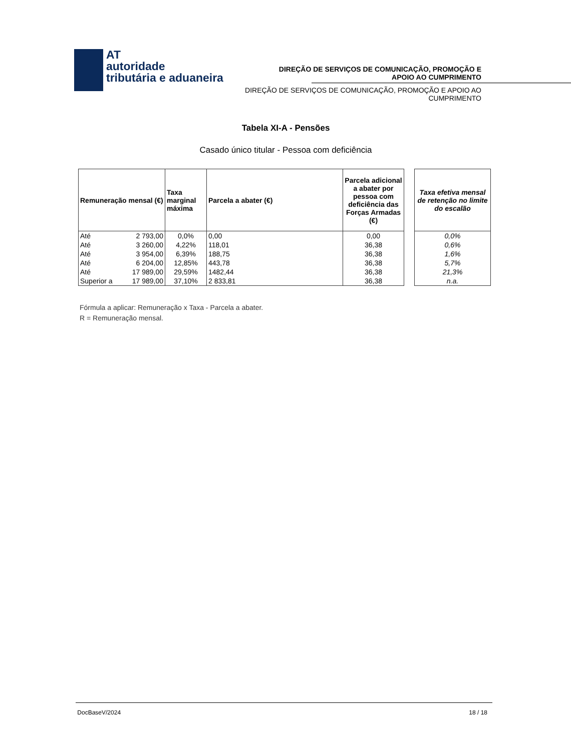AT
autoridade
tributária e aduaneira
DIREÇÃO DE SERVIÇOS DE COMUNICAÇÃO, PROMOÇÃO E APOIO AO CUMPRIMENTO
DIREÇÃO DE SERVIÇOS DE COMUNICAÇÃO, PROMOÇÃO E APOIO AO CUMPRIMENTO
Tabela XI-A - Pensões
Casado único titular - Pessoa com deficiência
| Remuneração mensal (€) | | Taxa marginal máxima | Parcela a abater (€) | Parcela adicional a abater por pessoa com deficiência das Forças Armadas (€) | | Taxa efetiva mensal de retenção no limite do escalão |
| Até | 2 793,00 | 0,0% | 0,00 | 0,00 | | 0,0% |
| Até | 3 260,00 | 4,22% | 118,01 | 36,38 | | 0,6% |
| Até | 3 954,00 | 6,39% | 188,75 | 36,38 | | 1,6% |
| Até | 6 204,00 | 12,85% | 443,78 | 36,38 | | 5,7% |
| Até | 17 989,00 | 29,59% | 1482,44 | 36,38 | | 21,3% |
| Superior a | 17 989,00 | 37,10% | 2 833,81 | 36,38 | | n.a. |
Fórmula a aplicar: Remuneração x Taxa - Parcela a abater.
R = Remuneração mensal.
DocBaseV/2024 18 / 18